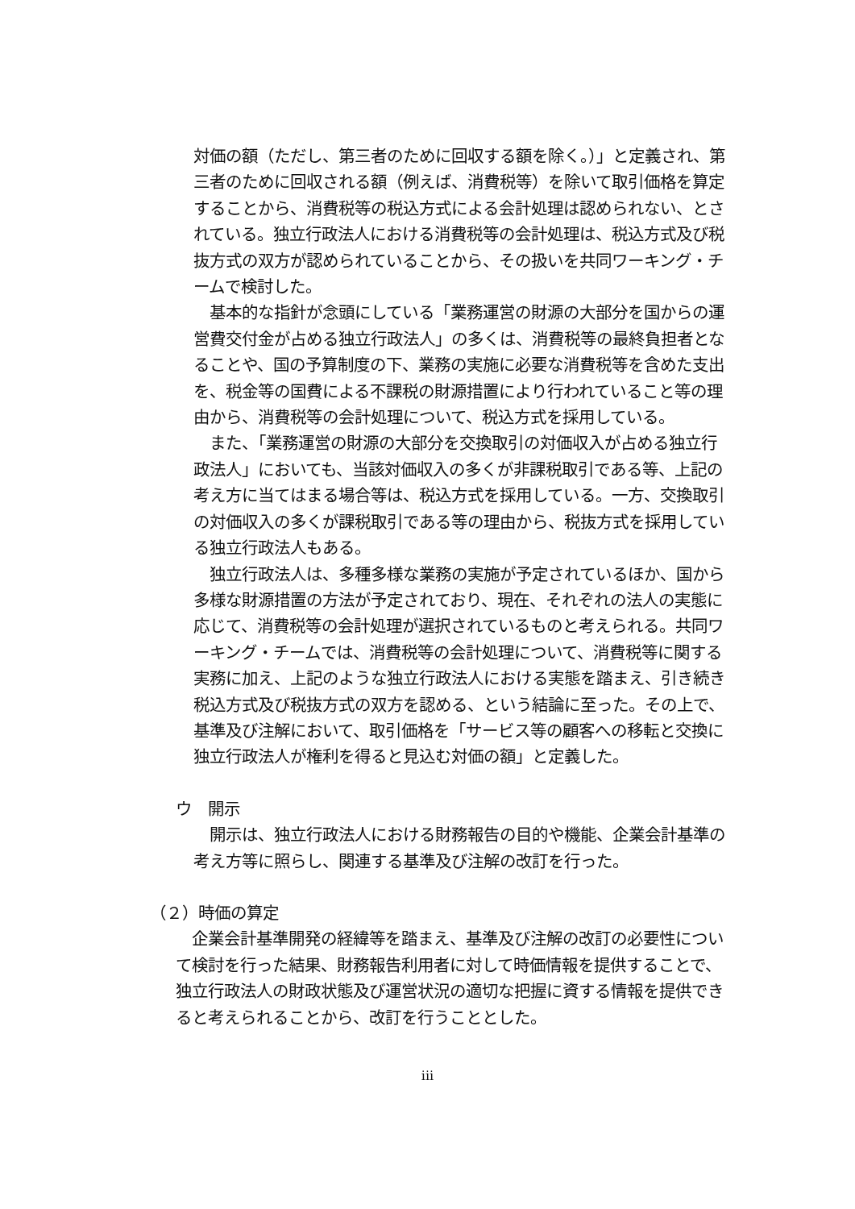対価の額（ただし、第三者のために回収する額を除く。）」と定義され、第三者のために回収される額（例えば、消費税等）を除いて取引価格を算定することから、消費税等の税込方式による会計処理は認められない、とされている。独立行政法人における消費税等の会計処理は、税込方式及び税抜方式の双方が認められていることから、その扱いを共同ワーキング・チームで検討した。
　基本的な指針が念頭にしている「業務運営の財源の大部分を国からの運営費交付金が占める独立行政法人」の多くは、消費税等の最終負担者となることや、国の予算制度の下、業務の実施に必要な消費税等を含めた支出を、税金等の国費による不課税の財源措置により行われていること等の理由から、消費税等の会計処理について、税込方式を採用している。
　また、「業務運営の財源の大部分を交換取引の対価収入が占める独立行政法人」においても、当該対価収入の多くが非課税取引である等、上記の考え方に当てはまる場合等は、税込方式を採用している。一方、交換取引の対価収入の多くが課税取引である等の理由から、税抜方式を採用している独立行政法人もある。
　独立行政法人は、多種多様な業務の実施が予定されているほか、国から多様な財源措置の方法が予定されており、現在、それぞれの法人の実態に応じて、消費税等の会計処理が選択されているものと考えられる。共同ワーキング・チームでは、消費税等の会計処理について、消費税等に関する実務に加え、上記のような独立行政法人における実態を踏まえ、引き続き税込方式及び税抜方式の双方を認める、という結論に至った。その上で、基準及び注解において、取引価格を「サービス等の顧客への移転と交換に独立行政法人が権利を得ると見込む対価の額」と定義した。
ウ　開示
　開示は、独立行政法人における財務報告の目的や機能、企業会計基準の考え方等に照らし、関連する基準及び注解の改訂を行った。
（２）時価の算定
　企業会計基準開発の経緯等を踏まえ、基準及び注解の改訂の必要性について検討を行った結果、財務報告利用者に対して時価情報を提供することで、独立行政法人の財政状態及び運営状況の適切な把握に資する情報を提供できると考えられることから、改訂を行うこととした。
iii